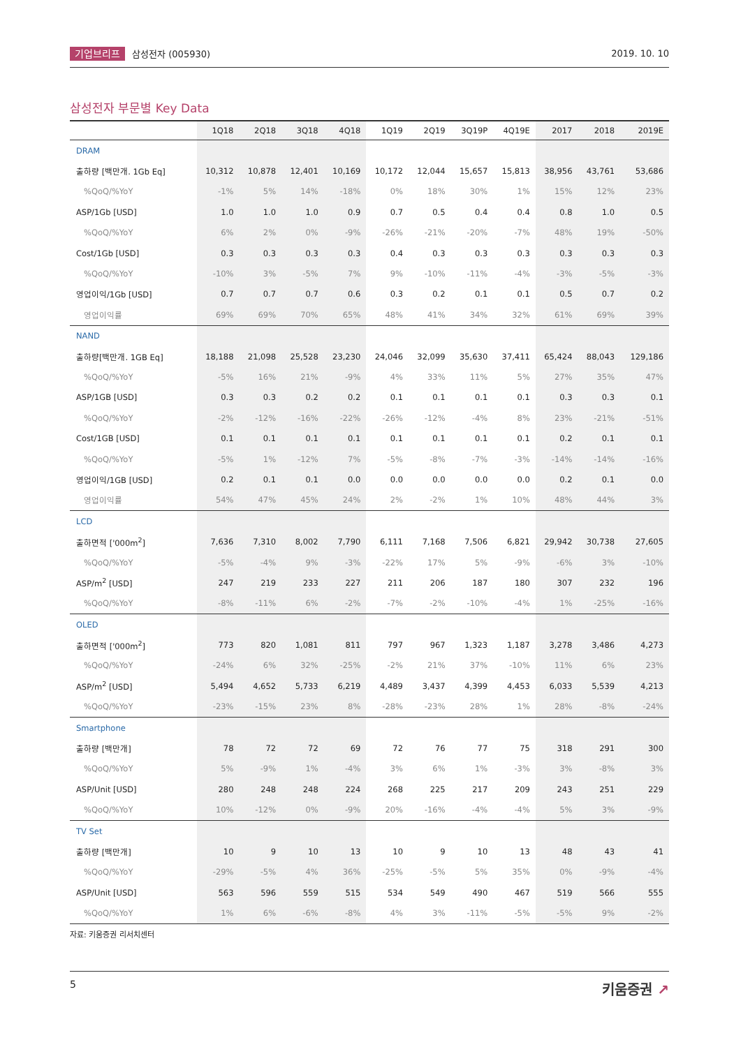기업브리프 삼성전자 (005930) 2019. 10. 10
삼성전자 부문별 Key Data
| | 1Q18 | 2Q18 | 3Q18 | 4Q18 | 1Q19 | 2Q19 | 3Q19P | 4Q19E | 2017 | 2018 | 2019E |
| --- | --- | --- | --- | --- | --- | --- | --- | --- | --- | --- | --- |
| DRAM | | | | | | | | | | | |
| 출하량 [백만개. 1Gb Eq] | 10,312 | 10,878 | 12,401 | 10,169 | 10,172 | 12,044 | 15,657 | 15,813 | 38,956 | 43,761 | 53,686 |
| %QoQ/%YoY | -1% | 5% | 14% | -18% | 0% | 18% | 30% | 1% | 15% | 12% | 23% |
| ASP/1Gb [USD] | 1.0 | 1.0 | 1.0 | 0.9 | 0.7 | 0.5 | 0.4 | 0.4 | 0.8 | 1.0 | 0.5 |
| %QoQ/%YoY | 6% | 2% | 0% | -9% | -26% | -21% | -20% | -7% | 48% | 19% | -50% |
| Cost/1Gb [USD] | 0.3 | 0.3 | 0.3 | 0.3 | 0.4 | 0.3 | 0.3 | 0.3 | 0.3 | 0.3 | 0.3 |
| %QoQ/%YoY | -10% | 3% | -5% | 7% | 9% | -10% | -11% | -4% | -3% | -5% | -3% |
| 영업이익/1Gb [USD] | 0.7 | 0.7 | 0.7 | 0.6 | 0.3 | 0.2 | 0.1 | 0.1 | 0.5 | 0.7 | 0.2 |
| 영업이익률 | 69% | 69% | 70% | 65% | 48% | 41% | 34% | 32% | 61% | 69% | 39% |
| NAND | | | | | | | | | | | |
| 출하량[백만개. 1GB Eq] | 18,188 | 21,098 | 25,528 | 23,230 | 24,046 | 32,099 | 35,630 | 37,411 | 65,424 | 88,043 | 129,186 |
| %QoQ/%YoY | -5% | 16% | 21% | -9% | 4% | 33% | 11% | 5% | 27% | 35% | 47% |
| ASP/1GB [USD] | 0.3 | 0.3 | 0.2 | 0.2 | 0.1 | 0.1 | 0.1 | 0.1 | 0.3 | 0.3 | 0.1 |
| %QoQ/%YoY | -2% | -12% | -16% | -22% | -26% | -12% | -4% | 8% | 23% | -21% | -51% |
| Cost/1GB [USD] | 0.1 | 0.1 | 0.1 | 0.1 | 0.1 | 0.1 | 0.1 | 0.1 | 0.2 | 0.1 | 0.1 |
| %QoQ/%YoY | -5% | 1% | -12% | 7% | -5% | -8% | -7% | -3% | -14% | -14% | -16% |
| 영업이익/1GB [USD] | 0.2 | 0.1 | 0.1 | 0.0 | 0.0 | 0.0 | 0.0 | 0.0 | 0.2 | 0.1 | 0.0 |
| 영업이익률 | 54% | 47% | 45% | 24% | 2% | -2% | 1% | 10% | 48% | 44% | 3% |
| LCD | | | | | | | | | | | |
| 출하면적 ['000m<sup>2</sup>] | 7,636 | 7,310 | 8,002 | 7,790 | 6,111 | 7,168 | 7,506 | 6,821 | 29,942 | 30,738 | 27,605 |
| %QoQ/%YoY | -5% | -4% | 9% | -3% | -22% | 17% | 5% | -9% | -6% | 3% | -10% |
| ASP/m<sup>2</sup> [USD] | 247 | 219 | 233 | 227 | 211 | 206 | 187 | 180 | 307 | 232 | 196 |
| %QoQ/%YoY | -8% | -11% | 6% | -2% | -7% | -2% | -10% | -4% | 1% | -25% | -16% |
| OLED | | | | | | | | | | | |
| 출하면적 ['000m<sup>2</sup>] | 773 | 820 | 1,081 | 811 | 797 | 967 | 1,323 | 1,187 | 3,278 | 3,486 | 4,273 |
| %QoQ/%YoY | -24% | 6% | 32% | -25% | -2% | 21% | 37% | -10% | 11% | 6% | 23% |
| ASP/m<sup>2</sup> [USD] | 5,494 | 4,652 | 5,733 | 6,219 | 4,489 | 3,437 | 4,399 | 4,453 | 6,033 | 5,539 | 4,213 |
| %QoQ/%YoY | -23% | -15% | 23% | 8% | -28% | -23% | 28% | 1% | 28% | -8% | -24% |
| Smartphone | | | | | | | | | | | |
| 출하량 [백만개] | 78 | 72 | 72 | 69 | 72 | 76 | 77 | 75 | 318 | 291 | 300 |
| %QoQ/%YoY | 5% | -9% | 1% | -4% | 3% | 6% | 1% | -3% | 3% | -8% | 3% |
| ASP/Unit [USD] | 280 | 248 | 248 | 224 | 268 | 225 | 217 | 209 | 243 | 251 | 229 |
| %QoQ/%YoY | 10% | -12% | 0% | -9% | 20% | -16% | -4% | -4% | 5% | 3% | -9% |
| TV Set | | | | | | | | | | | |
| 출하량 [백만개] | 10 | 9 | 10 | 13 | 10 | 9 | 10 | 13 | 48 | 43 | 41 |
| %QoQ/%YoY | -29% | -5% | 4% | 36% | -25% | -5% | 5% | 35% | 0% | -9% | -4% |
| ASP/Unit [USD] | 563 | 596 | 559 | 515 | 534 | 549 | 490 | 467 | 519 | 566 | 555 |
| %QoQ/%YoY | 1% | 6% | -6% | -8% | 4% | 3% | -11% | -5% | -5% | 9% | -2% |
자료: 키움증권 리서치센터
5
키움증권 ↗